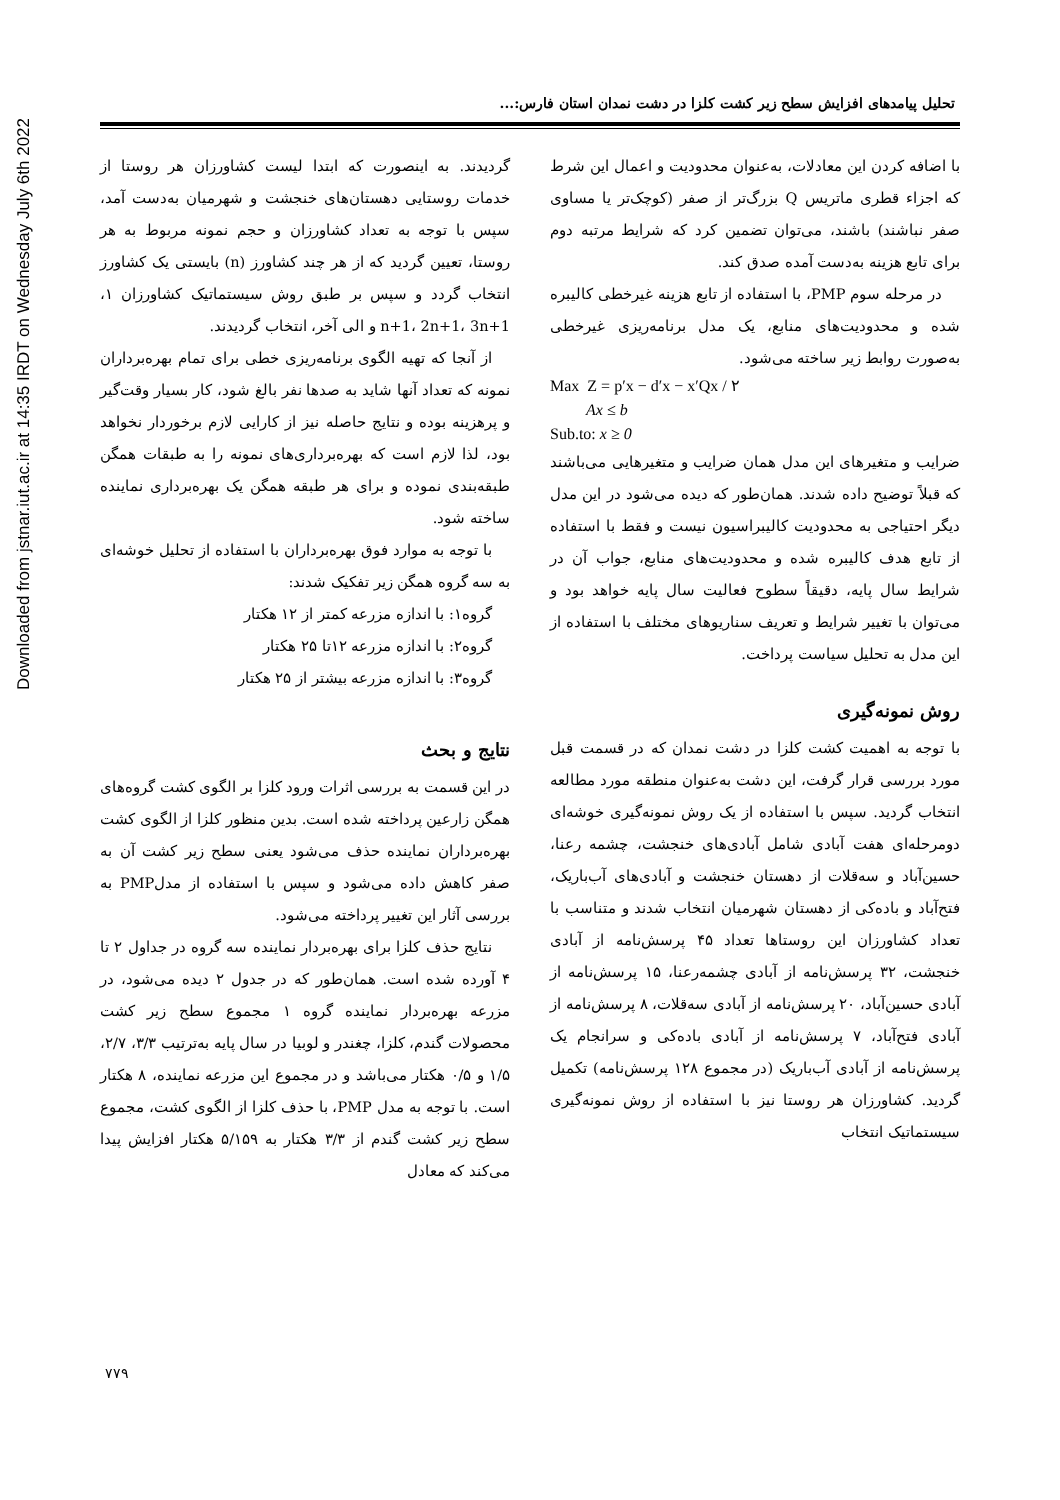Downloaded from jstnar.iut.ac.ir at 14:35 IRDT on Wednesday July 6th 2022
تحلیل پیامدهای افزایش سطح زیر کشت کلزا در دشت نمدان استان فارس:...
با اضافه کردن این معادلات، به‌عنوان محدودیت و اعمال این شرط که اجزاء قطری ماتریس Q بزرگ‌تر از صفر (کوچک‌تر یا مساوی صفر نباشند) باشند، می‌توان تضمین کرد که شرایط مرتبه دوم برای تابع هزینه به‌دست آمده صدق کند.
در مرحله سوم PMP، با استفاده از تابع هزینه غیرخطی کالیبره شده و محدودیت‌های منابع، یک مدل برنامه‌ریزی غیرخطی به‌صورت روابط زیر ساخته می‌شود.
Max Z = p′x − d′x − x′Qx / ۲
Ax ≤ b
Sub.to: x ≥ 0
ضرایب و متغیرهای این مدل همان ضرایب و متغیرهایی می‌باشند که قبلاً توضیح داده شدند. همان‌طور که دیده می‌شود در این مدل دیگر احتیاجی به محدودیت کالیبراسیون نیست و فقط با استفاده از تابع هدف کالیبره شده و محدودیت‌های منابع، جواب آن در شرایط سال پایه، دقیقاً سطوح فعالیت سال پایه خواهد بود و می‌توان با تغییر شرایط و تعریف سناریوهای مختلف با استفاده از این مدل به تحلیل سیاست پرداخت.
روش نمونه‌گیری
با توجه به اهمیت کشت کلزا در دشت نمدان که در قسمت قبل مورد بررسی قرار گرفت، این دشت به‌عنوان منطقه مورد مطالعه انتخاب گردید. سپس با استفاده از یک روش نمونه‌گیری خوشه‌ای دومرحله‌ای هفت آبادی شامل آبادی‌های خنجشت، چشمه رعنا، حسین‌آباد و سه‌قلات از دهستان خنجشت و آبادی‌های آب‌باریک، فتح‌آباد و بادەکی از دهستان شهرمیان انتخاب شدند و متناسب با تعداد کشاورزان این روستاها تعداد ۴۵ پرسش‌نامه از آبادی خنجشت، ۳۲ پرسش‌نامه از آبادی چشمه‌رعنا، ۱۵ پرسش‌نامه از آبادی حسین‌آباد، ۲۰ پرسش‌نامه از آبادی سه‌قلات، ۸ پرسش‌نامه از آبادی فتح‌آباد، ۷ پرسش‌نامه از آبادی بادەکی و سرانجام یک پرسش‌نامه از آبادی آب‌باریک (در مجموع ۱۲۸ پرسش‌نامه) تکمیل گردید. کشاورزان هر روستا نیز با استفاده از روش نمونه‌گیری سیستماتیک انتخاب
گردیدند. به اینصورت که ابتدا لیست کشاورزان هر روستا از خدمات روستایی دهستان‌های خنجشت و شهرمیان به‌دست آمد، سپس با توجه به تعداد کشاورزان و حجم نمونه مربوط به هر روستا، تعیین گردید که از هر چند کشاورز (n) بایستی یک کشاورز انتخاب گردد و سپس بر طبق روش سیستماتیک کشاورزان ۱، n+1، 2n+1، 3n+1 و الی آخر، انتخاب گردیدند.
از آنجا که تهیه الگوی برنامه‌ریزی خطی برای تمام بهره‌برداران نمونه که تعداد آنها شاید به صدها نفر بالغ شود، کار بسیار وقت‌گیر و پرهزینه بوده و نتایج حاصله نیز از کارایی لازم برخوردار نخواهد بود، لذا لازم است که بهره‌برداری‌های نمونه را به طبقات همگن طبقه‌بندی نموده و برای هر طبقه همگن یک بهره‌برداری نماینده ساخته شود.
با توجه به موارد فوق بهره‌برداران با استفاده از تحلیل خوشه‌ای به سه گروه همگن زیر تفکیک شدند:
گروه۱: با اندازه مزرعه کمتر از ۱۲ هکتار
گروه۲: با اندازه مزرعه ۱۲تا ۲۵ هکتار
گروه۳: با اندازه مزرعه بیشتر از ۲۵ هکتار
نتایج و بحث
در این قسمت به بررسی اثرات ورود کلزا بر الگوی کشت گروه‌های همگن زارعین پرداخته شده است. بدین منظور کلزا از الگوی کشت بهره‌برداران نماینده حذف می‌شود یعنی سطح زیر کشت آن به صفر کاهش داده می‌شود و سپس با استفاده از مدلPMP به بررسی آثار این تغییر پرداخته می‌شود.
نتایج حذف کلزا برای بهره‌بردار نماینده سه گروه در جداول ۲ تا ۴ آورده شده است. همان‌طور که در جدول ۲ دیده می‌شود، در مزرعه بهره‌بردار نماینده گروه ۱ مجموع سطح زیر کشت محصولات گندم، کلزا، چغندر و لوبیا در سال پایه به‌ترتیب ۳/۳، ۲/۷، ۱/۵ و ۰/۵ هکتار می‌باشد و در مجموع این مزرعه نماینده، ۸ هکتار است. با توجه به مدل PMP، با حذف کلزا از الگوی کشت، مجموع سطح زیر کشت گندم از ۳/۳ هکتار به ۵/۱۵۹ هکتار افزایش پیدا می‌کند که معادل
۷۷۹